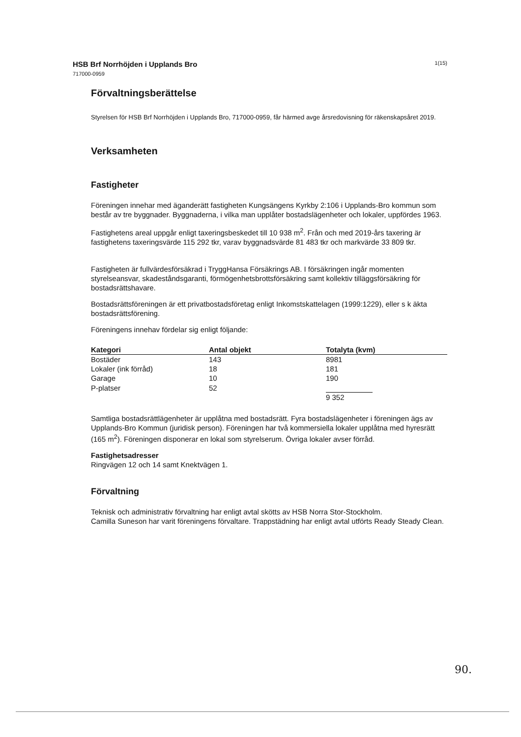HSB Brf Norrhöjden i Upplands Bro
717000-0959
1(15)
Förvaltningsberättelse
Styrelsen för HSB Brf Norrhöjden i Upplands Bro, 717000-0959, får härmed avge årsredovisning för räkenskapsåret 2019.
Verksamheten
Fastigheter
Föreningen innehar med äganderätt fastigheten Kungsängens Kyrkby 2:106 i Upplands-Bro kommun som består av tre byggnader. Byggnaderna, i vilka man upplåter bostadslägenheter och lokaler, uppfördes 1963.
Fastighetens areal uppgår enligt taxeringsbeskedet till 10 938 m<sup>2</sup>. Från och med 2019-års taxering är fastighetens taxeringsvärde 115 292 tkr, varav byggnadsvärde 81 483 tkr och markvärde 33 809 tkr.
Fastigheten är fullvärdesförsäkrad i TryggHansa Försäkrings AB. I försäkringen ingår momenten styrelseansvar, skadeståndsgaranti, förmögenhetsbrottsförsäkring samt kollektiv tilläggsförsäkring för bostadsrättshavare.
Bostadsrättsföreningen är ett privatbostadsföretag enligt Inkomstskattelagen (1999:1229), eller s k äkta bostadsrättsförening.
Föreningens innehav fördelar sig enligt följande:
| Kategori | Antal objekt | Totalyta (kvm) |
| --- | --- | --- |
| Bostäder | 143 | 8981 |
| Lokaler (ink förråd) | 18 | 181 |
| Garage | 10 | 190 |
| P-platser | 52 | |
| | | 9 352 |
Samtliga bostadsrättlägenheter är upplåtna med bostadsrätt. Fyra bostadslägenheter i föreningen ägs av Upplands-Bro Kommun (juridisk person). Föreningen har två kommersiella lokaler upplåtna med hyresrätt (165 m<sup>2</sup>). Föreningen disponerar en lokal som styrelserum. Övriga lokaler avser förråd.
Fastighetsadresser
Ringvägen 12 och 14 samt Knektvägen 1.
Förvaltning
Teknisk och administrativ förvaltning har enligt avtal skötts av HSB Norra Stor-Stockholm.
Camilla Suneson har varit föreningens förvaltare. Trappstädning har enligt avtal utförts Ready Steady Clean.
90.